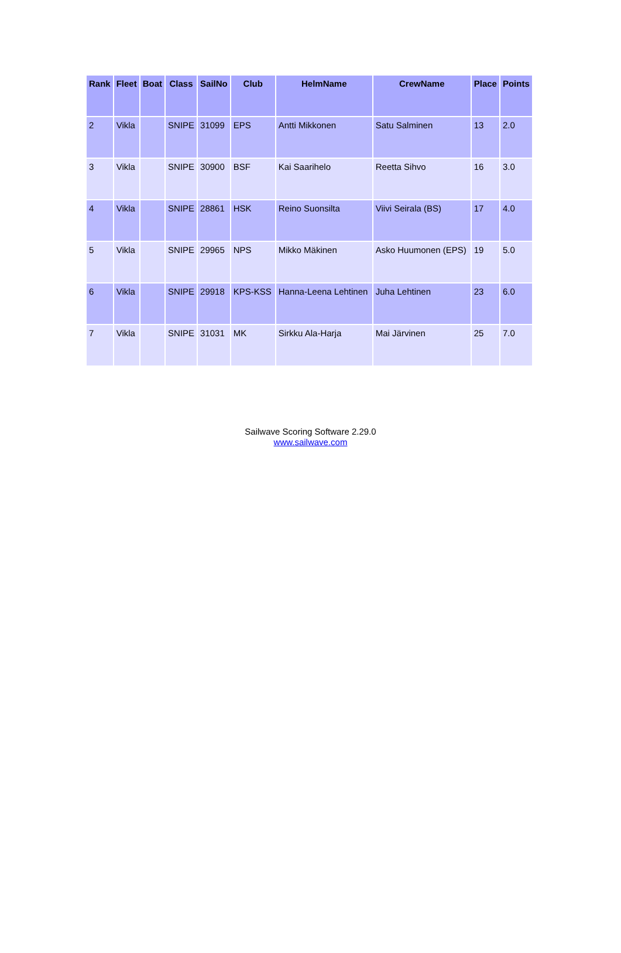| Rank | Fleet | Boat | Class | SailNo | Club | HelmName | CrewName | Place | Points |
| --- | --- | --- | --- | --- | --- | --- | --- | --- | --- |
| 2 | Vikla | | SNIPE | 31099 | EPS | Antti Mikkonen | Satu Salminen | 13 | 2.0 |
| 3 | Vikla | | SNIPE | 30900 | BSF | Kai Saarihelo | Reetta Sihvo | 16 | 3.0 |
| 4 | Vikla | | SNIPE | 28861 | HSK | Reino Suonsilta | Viivi Seirala (BS) | 17 | 4.0 |
| 5 | Vikla | | SNIPE | 29965 | NPS | Mikko Mäkinen | Asko Huumonen (EPS) | 19 | 5.0 |
| 6 | Vikla | | SNIPE | 29918 | KPS-KSS | Hanna-Leena Lehtinen | Juha Lehtinen | 23 | 6.0 |
| 7 | Vikla | | SNIPE | 31031 | MK | Sirkku Ala-Harja | Mai Järvinen | 25 | 7.0 |
Sailwave Scoring Software 2.29.0
www.sailwave.com